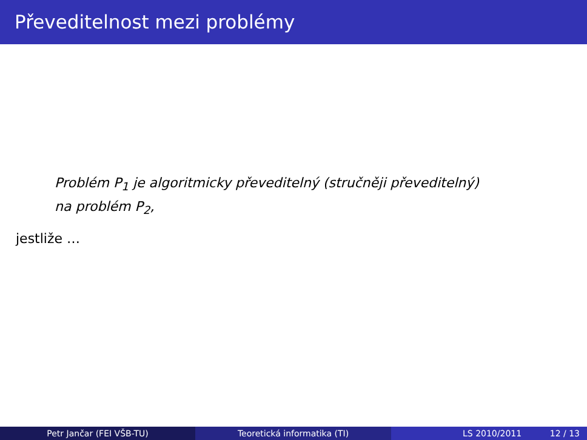Převeditelnost mezi problémy
Problém P<sub>1</sub> je algoritmicky převeditelný (stručněji převeditelný)
na problém P<sub>2</sub>,
jestliže …
Petr Jančar (FEI VŠB-TU) Teoretická informatika (TI) LS 2010/2011 12 / 13